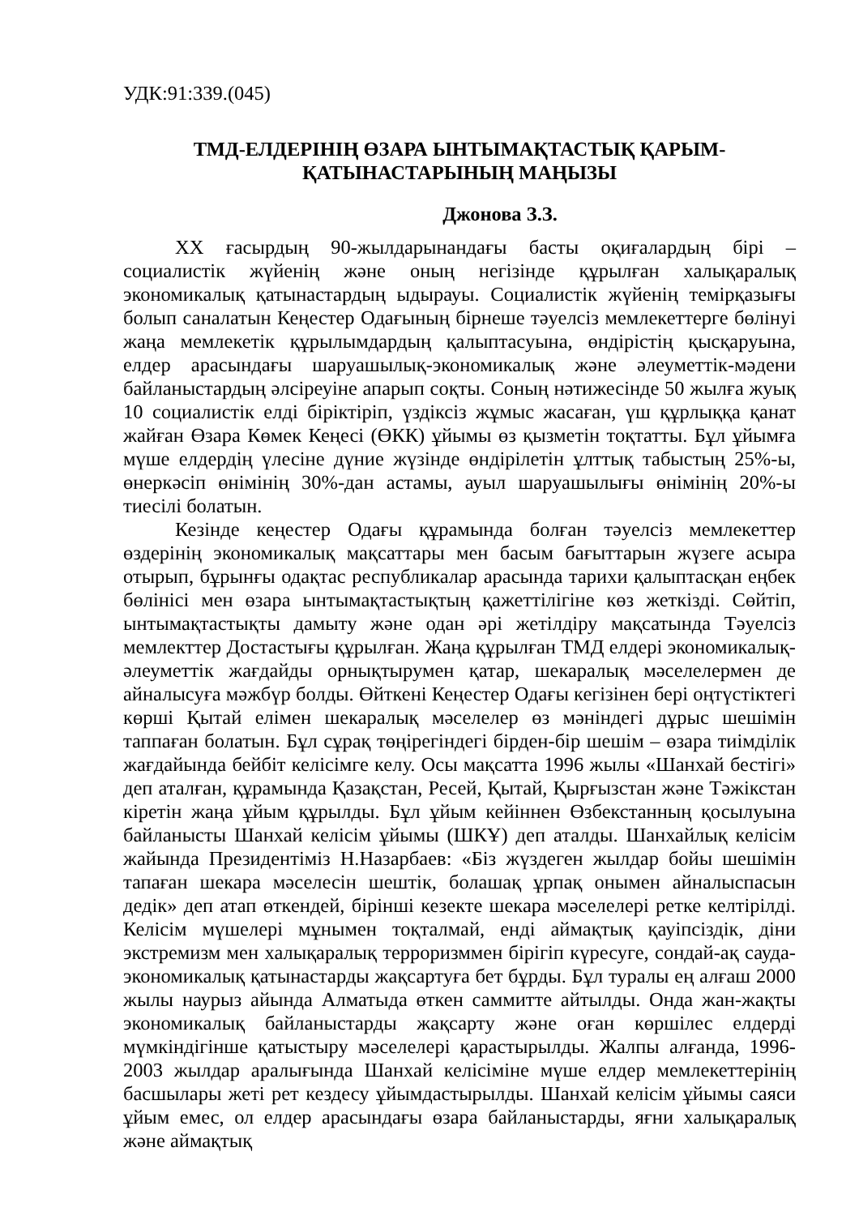УДК:91:339.(045)
ТМД-ЕЛДЕРІНІҢ ӨЗАРА ЫНТЫМАҚТАСТЫҚ ҚАРЫМ-
ҚАТЫНАСТАРЫНЫҢ МАҢЫЗЫ
Джонова З.З.
XX ғасырдың 90-жылдарынандағы басты оқиғалардың бірі – социалистік жүйенің және оның негізінде құрылған халықаралық экономикалық қатынастардың ыдырауы. Социалистік жүйенің темірқазығы болып саналатын Кеңестер Одағының бірнеше тәуелсіз мемлекеттерге бөлінуі жаңа мемлекетік құрылымдардың қалыптасуына, өндірістің қысқаруына, елдер арасындағы шаруашылық-экономикалық және әлеуметтік-мәдени байланыстардың әлсіреуіне апарып соқты. Соның нәтижесінде 50 жылға жуық 10 социалистік елді біріктіріп, үздіксіз жұмыс жасаған, үш құрлыққа қанат жайған Өзара Көмек Кеңесі (ӨКК) ұйымы өз қызметін тоқтатты. Бұл ұйымға мүше елдердің үлесіне дүние жүзінде өндірілетін ұлттық табыстың 25%-ы, өнеркәсіп өнімінің 30%-дан астамы, ауыл шаруашылығы өнімінің 20%-ы тиесілі болатын.
Кезінде кеңестер Одағы құрамында болған тәуелсіз мемлекеттер өздерінің экономикалық мақсаттары мен басым бағыттарын жүзеге асыра отырып, бұрынғы одақтас республикалар арасында тарихи қалыптасқан еңбек бөлінісі мен өзара ынтымақтастықтың қажеттілігіне көз жеткізді. Сөйтіп, ынтымақтастықты дамыту және одан әрі жетілдіру мақсатында Тәуелсіз мемлекттер Достастығы құрылған. Жаңа құрылған ТМД елдері экономикалық-әлеуметтік жағдайды орнықтырумен қатар, шекаралық мәселелермен де айналысуға мәжбүр болды. Өйткені Кеңестер Одағы кегізінен бері оңтүстіктегі көрші Қытай елімен шекаралық мәселелер өз мәніндегі дұрыс шешімін таппаған болатын. Бұл сұрақ төңірегіндегі бірден-бір шешім – өзара тиімділік жағдайында бейбіт келісімге келу. Осы мақсатта 1996 жылы «Шанхай бестігі» деп аталған, құрамында Қазақстан, Ресей, Қытай, Қырғызстан және Тәжікстан кіретін жаңа ұйым құрылды. Бұл ұйым кейіннен Өзбекстанның қосылуына байланысты Шанхай келісім ұйымы (ШКҰ) деп аталды. Шанхайлық келісім жайында Президентіміз Н.Назарбаев: «Біз жүздеген жылдар бойы шешімін тапаған шекара мәселесін шештік, болашақ ұрпақ онымен айналыспасын дедік» деп атап өткендей, бірінші кезекте шекара мәселелері ретке келтірілді. Келісім мүшелері мұнымен тоқталмай, енді аймақтық қауіпсіздік, діни экстремизм мен халықаралық терроризммен бірігіп күресуге, сондай-ақ сауда-экономикалық қатынастарды жақсартуға бет бұрды. Бұл туралы ең алғаш 2000 жылы наурыз айында Алматыда өткен саммитте айтылды. Онда жан-жақты экономикалық байланыстарды жақсарту және оған көршілес елдерді мүмкіндігінше қатыстыру мәселелері қарастырылды. Жалпы алғанда, 1996-2003 жылдар аралығында Шанхай келісіміне мүше елдер мемлекеттерінің басшылары жеті рет кездесу ұйымдастырылды. Шанхай келісім ұйымы саяси ұйым емес, ол елдер арасындағы өзара байланыстарды, яғни халықаралық және аймақтық